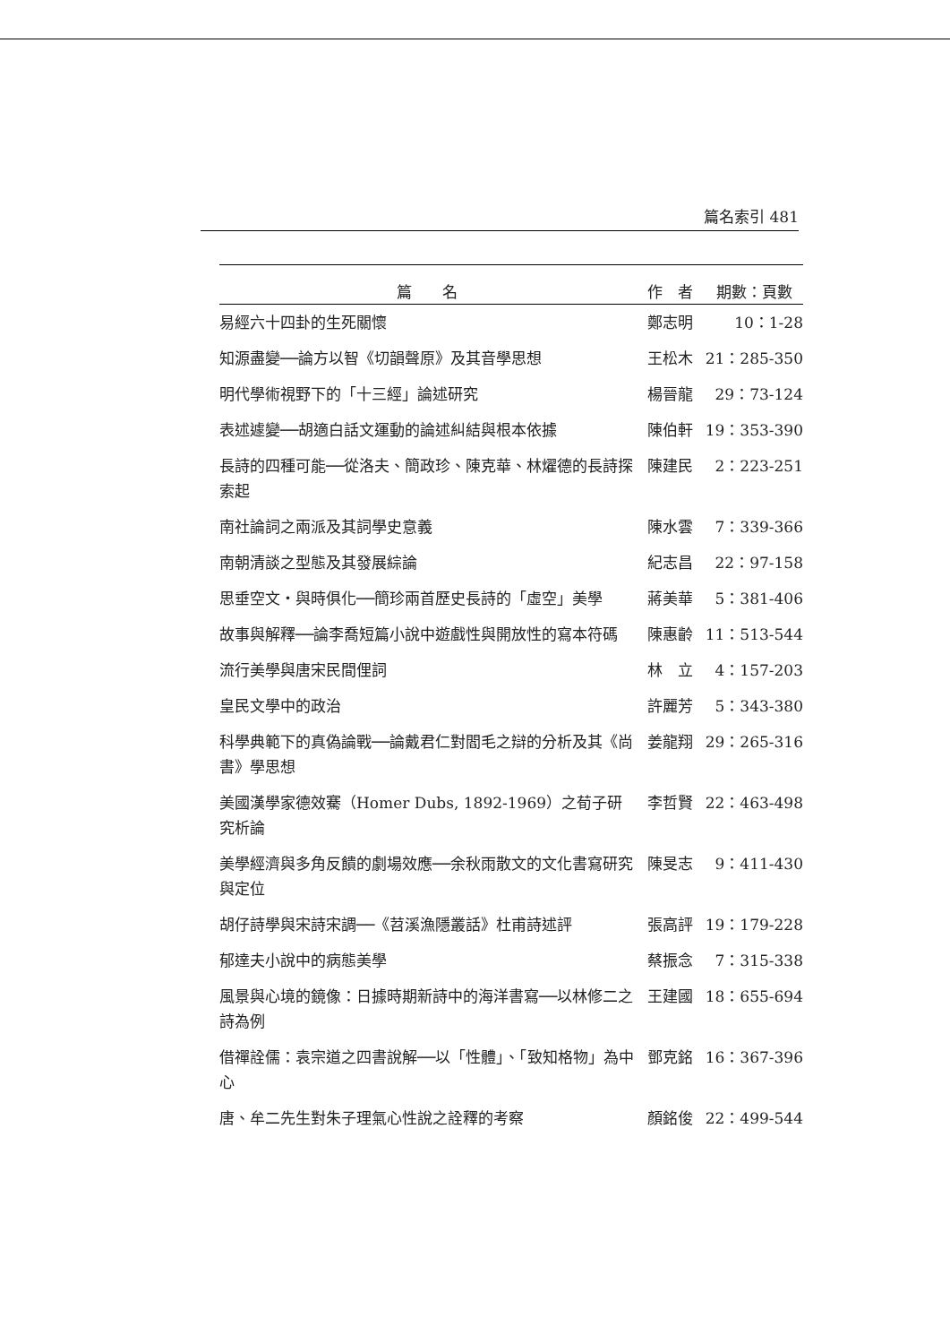篇名索引 481
| 篇 名 | 作 者 | 期數：頁數 |
| --- | --- | --- |
| 易經六十四卦的生死關懷 | 鄭志明 | 10：1-28 |
| 知源盡變──論方以智《切韻聲原》及其音學思想 | 王松木 | 21：285-350 |
| 明代學術視野下的「十三經」論述研究 | 楊晉龍 | 29：73-124 |
| 表述遽變──胡適白話文運動的論述糾結與根本依據 | 陳伯軒 | 19：353-390 |
| 長詩的四種可能──從洛夫、簡政珍、陳克華、林燿德的長詩探索起 | 陳建民 | 2：223-251 |
| 南社論詞之兩派及其詞學史意義 | 陳水雲 | 7：339-366 |
| 南朝清談之型態及其發展綜論 | 紀志昌 | 22：97-158 |
| 思垂空文・與時俱化──簡珍兩首歷史長詩的「虛空」美學 | 蔣美華 | 5：381-406 |
| 故事與解釋──論李喬短篇小說中遊戲性與開放性的寫本符碼 | 陳惠齡 | 11：513-544 |
| 流行美學與唐宋民間俚詞 | 林 立 | 4：157-203 |
| 皇民文學中的政治 | 許麗芳 | 5：343-380 |
| 科學典範下的真偽論戰──論戴君仁對閻毛之辯的分析及其《尚書》學思想 | 姜龍翔 | 29：265-316 |
| 美國漢學家德效騫（Homer Dubs, 1892-1969）之荀子研究析論 | 李哲賢 | 22：463-498 |
| 美學經濟與多角反饋的劇場效應──余秋雨散文的文化書寫研究與定位 | 陳旻志 | 9：411-430 |
| 胡仔詩學與宋詩宋調──《苕溪漁隱叢話》杜甫詩述評 | 張高評 | 19：179-228 |
| 郁達夫小說中的病態美學 | 蔡振念 | 7：315-338 |
| 風景與心境的鏡像：日據時期新詩中的海洋書寫──以林修二之詩為例 | 王建國 | 18：655-694 |
| 借禪詮儒：袁宗道之四書說解──以「性體」、「致知格物」為中心 | 鄧克銘 | 16：367-396 |
| 唐、牟二先生對朱子理氣心性說之詮釋的考察 | 顏銘俊 | 22：499-544 |